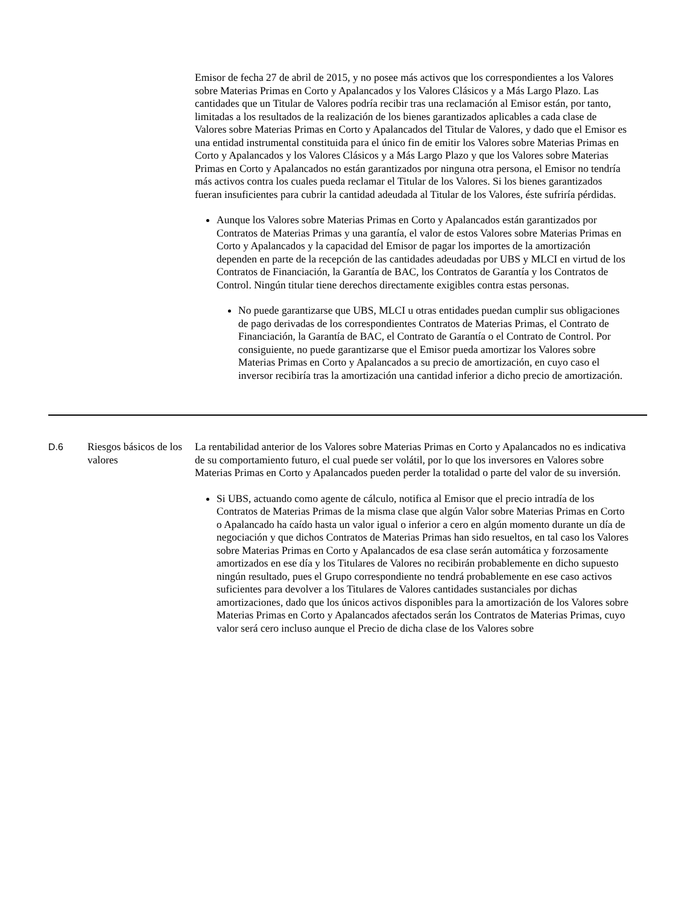Emisor de fecha 27 de abril de 2015, y no posee más activos que los correspondientes a los Valores sobre Materias Primas en Corto y Apalancados y los Valores Clásicos y a Más Largo Plazo. Las cantidades que un Titular de Valores podría recibir tras una reclamación al Emisor están, por tanto, limitadas a los resultados de la realización de los bienes garantizados aplicables a cada clase de Valores sobre Materias Primas en Corto y Apalancados del Titular de Valores, y dado que el Emisor es una entidad instrumental constituida para el único fin de emitir los Valores sobre Materias Primas en Corto y Apalancados y los Valores Clásicos y a Más Largo Plazo y que los Valores sobre Materias Primas en Corto y Apalancados no están garantizados por ninguna otra persona, el Emisor no tendría más activos contra los cuales pueda reclamar el Titular de los Valores. Si los bienes garantizados fueran insuficientes para cubrir la cantidad adeudada al Titular de los Valores, éste sufriría pérdidas.
Aunque los Valores sobre Materias Primas en Corto y Apalancados están garantizados por Contratos de Materias Primas y una garantía, el valor de estos Valores sobre Materias Primas en Corto y Apalancados y la capacidad del Emisor de pagar los importes de la amortización dependen en parte de la recepción de las cantidades adeudadas por UBS y MLCI en virtud de los Contratos de Financiación, la Garantía de BAC, los Contratos de Garantía y los Contratos de Control. Ningún titular tiene derechos directamente exigibles contra estas personas.
No puede garantizarse que UBS, MLCI u otras entidades puedan cumplir sus obligaciones de pago derivadas de los correspondientes Contratos de Materias Primas, el Contrato de Financiación, la Garantía de BAC, el Contrato de Garantía o el Contrato de Control. Por consiguiente, no puede garantizarse que el Emisor pueda amortizar los Valores sobre Materias Primas en Corto y Apalancados a su precio de amortización, en cuyo caso el inversor recibiría tras la amortización una cantidad inferior a dicho precio de amortización.
D.6 Riesgos básicos de los valores
La rentabilidad anterior de los Valores sobre Materias Primas en Corto y Apalancados no es indicativa de su comportamiento futuro, el cual puede ser volátil, por lo que los inversores en Valores sobre Materias Primas en Corto y Apalancados pueden perder la totalidad o parte del valor de su inversión.
Si UBS, actuando como agente de cálculo, notifica al Emisor que el precio intradía de los Contratos de Materias Primas de la misma clase que algún Valor sobre Materias Primas en Corto o Apalancado ha caído hasta un valor igual o inferior a cero en algún momento durante un día de negociación y que dichos Contratos de Materias Primas han sido resueltos, en tal caso los Valores sobre Materias Primas en Corto y Apalancados de esa clase serán automática y forzosamente amortizados en ese día y los Titulares de Valores no recibirán probablemente en dicho supuesto ningún resultado, pues el Grupo correspondiente no tendrá probablemente en ese caso activos suficientes para devolver a los Titulares de Valores cantidades sustanciales por dichas amortizaciones, dado que los únicos activos disponibles para la amortización de los Valores sobre Materias Primas en Corto y Apalancados afectados serán los Contratos de Materias Primas, cuyo valor será cero incluso aunque el Precio de dicha clase de los Valores sobre